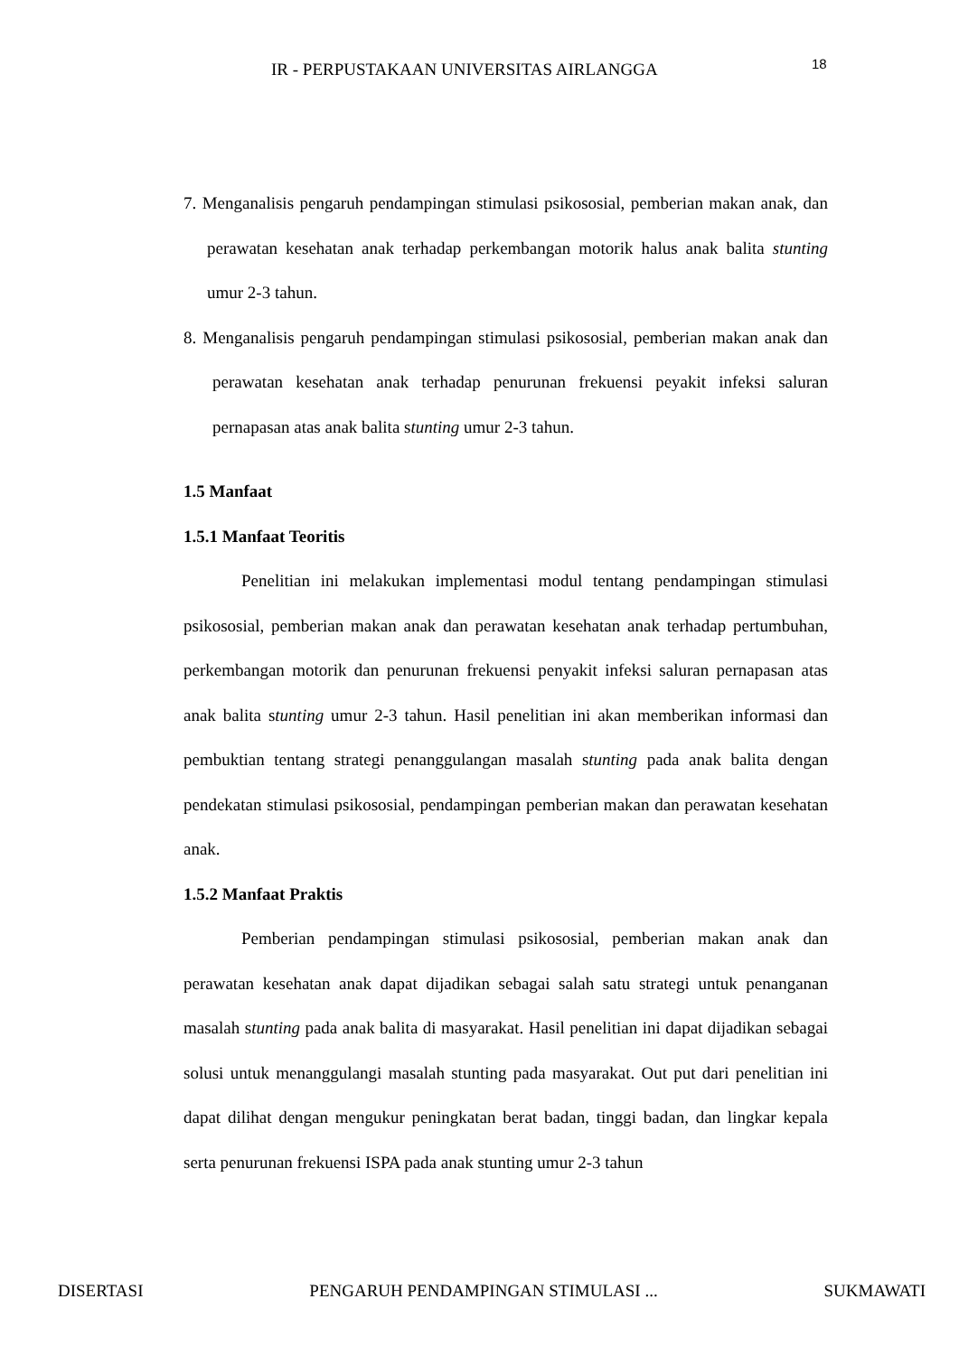IR - PERPUSTAKAAN UNIVERSITAS AIRLANGGA 18
7. Menganalisis pengaruh pendampingan stimulasi psikososial, pemberian makan anak, dan perawatan kesehatan anak terhadap perkembangan motorik halus anak balita stunting umur 2-3 tahun.
8. Menganalisis pengaruh pendampingan stimulasi psikososial, pemberian makan anak dan perawatan kesehatan anak terhadap penurunan frekuensi peyakit infeksi saluran pernapasan atas anak balita stunting umur 2-3 tahun.
1.5 Manfaat
1.5.1 Manfaat Teoritis
Penelitian ini melakukan implementasi modul tentang pendampingan stimulasi psikososial, pemberian makan anak dan perawatan kesehatan anak terhadap pertumbuhan, perkembangan motorik dan penurunan frekuensi penyakit infeksi saluran pernapasan atas anak balita stunting umur 2-3 tahun. Hasil penelitian ini akan memberikan informasi dan pembuktian tentang strategi penanggulangan masalah stunting pada anak balita dengan pendekatan stimulasi psikososial, pendampingan pemberian makan dan perawatan kesehatan anak.
1.5.2 Manfaat Praktis
Pemberian pendampingan stimulasi psikososial, pemberian makan anak dan perawatan kesehatan anak dapat dijadikan sebagai salah satu strategi untuk penanganan masalah stunting pada anak balita di masyarakat. Hasil penelitian ini dapat dijadikan sebagai solusi untuk menanggulangi masalah stunting pada masyarakat. Out put dari penelitian ini dapat dilihat dengan mengukur peningkatan berat badan, tinggi badan, dan lingkar kepala serta penurunan frekuensi ISPA pada anak stunting umur 2-3 tahun
DISERTASI PENGARUH PENDAMPINGAN STIMULASI ... SUKMAWATI